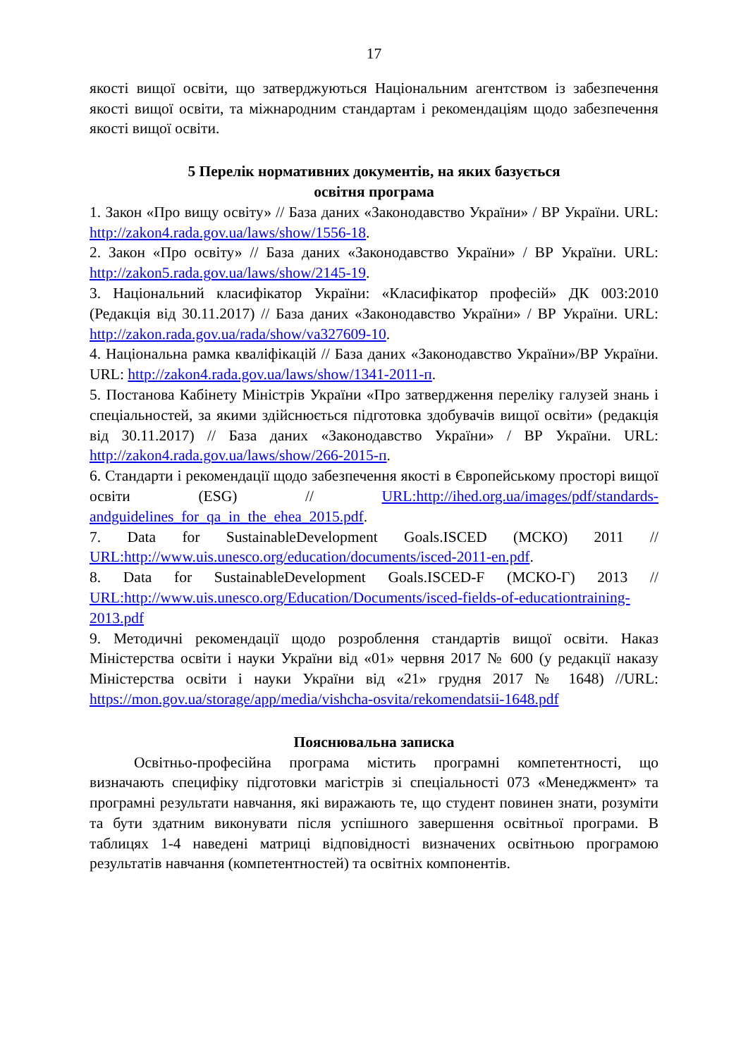17
якості вищої освіти, що затверджуються Національним агентством із забезпечення якості вищої освіти, та міжнародним стандартам і рекомендаціям щодо забезпечення якості вищої освіти.
5 Перелік нормативних документів, на яких базується
освітня програма
1. Закон «Про вищу освіту» // База даних «Законодавство України» / ВР України. URL: http://zakon4.rada.gov.ua/laws/show/1556-18.
2. Закон «Про освіту» // База даних «Законодавство України» / ВР України. URL: http://zakon5.rada.gov.ua/laws/show/2145-19.
3. Національний класифікатор України: «Класифікатор професій» ДК 003:2010 (Редакція від 30.11.2017) // База даних «Законодавство України» / ВР України. URL: http://zakon.rada.gov.ua/rada/show/va327609-10.
4. Національна рамка кваліфікацій // База даних «Законодавство України»/ВР України. URL: http://zakon4.rada.gov.ua/laws/show/1341-2011-п.
5. Постанова Кабінету Міністрів України «Про затвердження переліку галузей знань і спеціальностей, за якими здійснюється підготовка здобувачів вищої освіти» (редакція від 30.11.2017) // База даних «Законодавство України» / ВР України. URL: http://zakon4.rada.gov.ua/laws/show/266-2015-п.
6. Стандарти і рекомендації щодо забезпечення якості в Європейському просторі вищої освіти (ESG) // URL:http://ihed.org.ua/images/pdf/standards-andguidelines_for_qa_in_the_ehea_2015.pdf.
7. Data for SustainableDevelopment Goals.ISCED (МСКО) 2011 // URL:http://www.uis.unesco.org/education/documents/isced-2011-en.pdf.
8. Data for SustainableDevelopment Goals.ISCED-F (МСКО-Г) 2013 // URL:http://www.uis.unesco.org/Education/Documents/isced-fields-of-educationtraining-2013.pdf
9. Методичні рекомендації щодо розроблення стандартів вищої освіти. Наказ Міністерства освіти і науки України від «01» червня 2017 № 600 (у редакції наказу Міністерства освіти і науки України від «21» грудня 2017 № 1648) //URL: https://mon.gov.ua/storage/app/media/vishcha-osvita/rekomendatsii-1648.pdf
Пояснювальна записка
Освітньо-професійна програма містить програмні компетентності, що визначають специфіку підготовки магістрів зі спеціальності 073 «Менеджмент» та програмні результати навчання, які виражають те, що студент повинен знати, розуміти та бути здатним виконувати після успішного завершення освітньої програми. В таблицях 1-4 наведені матриці відповідності визначених освітньою програмою результатів навчання (компетентностей) та освітніх компонентів.